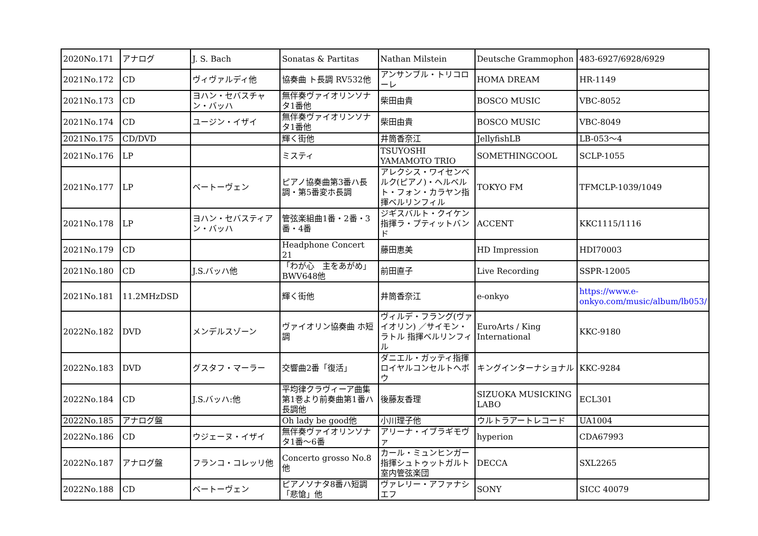| 2020No.171 | アナログ | J. S. Bach | Sonatas & Partitas | Nathan Milstein | Deutsche Grammophon | 483-6927/6928/6929 |
| 2021No.172 | CD | ヴィヴァルディ他 | 協奏曲 ト長調 RV532他 | アンサンブル・トリコローレ | HOMA DREAM | HR-1149 |
| 2021No.173 | CD | ヨハン・セバスチャン・バッハ | 無伴奏ヴァイオリンソナタ1番他 | 柴田由貴 | BOSCO MUSIC | VBC-8052 |
| 2021No.174 | CD | ユージン・イザイ | 無伴奏ヴァイオリンソナタ1番他 | 柴田由貴 | BOSCO MUSIC | VBC-8049 |
| 2021No.175 | CD/DVD | | 輝く街他 | 井筒香奈江 | JellyfishLB | LB-053〜4 |
| 2021No.176 | LP | | ミスティ | TSUYOSHI YAMAMOTO TRIO | SOMETHINGCOOL | SCLP-1055 |
| 2021No.177 | LP | ベートーヴェン | ピアノ協奏曲第3番ハ長調・第5番変ホ長調 | アレクシス・ワイセンベルク(ピアノ)・ヘルベルト・フォン・カラヤン指揮ベルリンフィル | TOKYO FM | TFMCLP-1039/1049 |
| 2021No.178 | LP | ヨハン・セバスティアン・バッハ | 管弦楽組曲1番・2番・3番・4番 | ジギスバルト・クイケン指揮ラ・プティットバンド | ACCENT | KKC1115/1116 |
| 2021No.179 | CD | | Headphone Concert 21 | 藤田恵美 | HD Impression | HDI70003 |
| 2021No.180 | CD | J.S.バッハ他 | 「わが心 主をあがめ」BWV648他 | 前田直子 | Live Recording | SSPR-12005 |
| 2021No.181 | 11.2MHzDSD | | 輝く街他 | 井筒香奈江 | e-onkyo | https://www.e-onkyo.com/music/album/lb053/ |
| 2022No.182 | DVD | メンデルスゾーン | ヴァイオリン協奏曲 ホ短調 | ヴィルデ・フラング(ヴァイオリン) ／サイモン・ラトル 指揮ベルリンフィル | EuroArts / King International | KKC-9180 |
| 2022No.183 | DVD | グスタフ・マーラー | 交響曲2番「復活」 | ダニエル・ガッティ指揮ロイヤルコンセルトヘボウ | キングインターナショナル | KKC-9284 |
| 2022No.184 | CD | J.S.バッハ:他 | 平均律クラヴィーア曲集第1巻より前奏曲第1番ハ長調他 | 後藤友香理 | SIZUOKA MUSICKING LABO | ECL301 |
| 2022No.185 | アナログ盤 | | Oh lady be good他 | 小川理子他 | ウルトラアートレコード | UA1004 |
| 2022No.186 | CD | ウジェーヌ・イザイ | 無伴奏ヴァイオリンソナタ1番〜6番 | アリーナ・イブラギモヴァ | hyperion | CDA67993 |
| 2022No.187 | アナログ盤 | フランコ・コレッリ他 | Concerto grosso No.8他 | カール・ミュンヒンガー指揮シュトゥットガルト室内管弦楽団 | DECCA | SXL2265 |
| 2022No.188 | CD | ベートーヴェン | ピアノソナタ8番ハ短調「悲愴」他 | ヴァレリー・アファナシエフ | SONY | SICC 40079 |